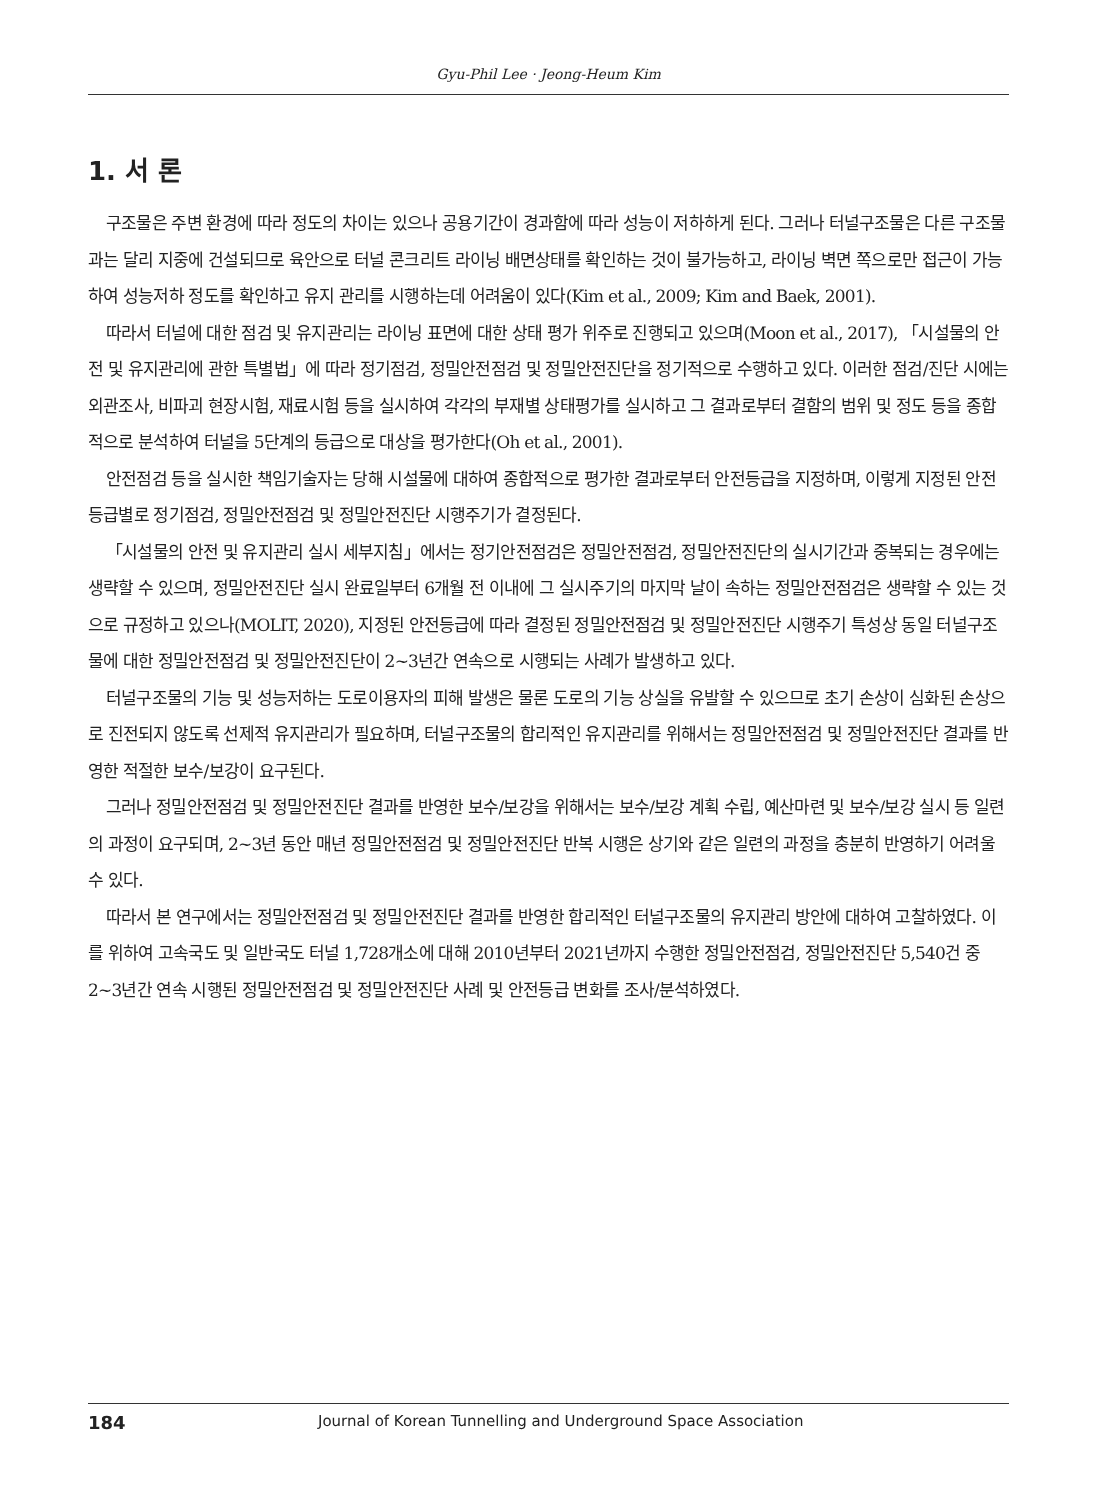Gyu-Phil Lee · Jeong-Heum Kim
1. 서 론
구조물은 주변 환경에 따라 정도의 차이는 있으나 공용기간이 경과함에 따라 성능이 저하하게 된다. 그러나 터널구조물은 다른 구조물과는 달리 지중에 건설되므로 육안으로 터널 콘크리트 라이닝 배면상태를 확인하는 것이 불가능하고, 라이닝 벽면 쪽으로만 접근이 가능하여 성능저하 정도를 확인하고 유지 관리를 시행하는데 어려움이 있다(Kim et al., 2009; Kim and Baek, 2001).
따라서 터널에 대한 점검 및 유지관리는 라이닝 표면에 대한 상태 평가 위주로 진행되고 있으며(Moon et al., 2017), 「시설물의 안전 및 유지관리에 관한 특별법」에 따라 정기점검, 정밀안전점검 및 정밀안전진단을 정기적으로 수행하고 있다. 이러한 점검/진단 시에는 외관조사, 비파괴 현장시험, 재료시험 등을 실시하여 각각의 부재별 상태평가를 실시하고 그 결과로부터 결함의 범위 및 정도 등을 종합적으로 분석하여 터널을 5단계의 등급으로 대상을 평가한다(Oh et al., 2001).
안전점검 등을 실시한 책임기술자는 당해 시설물에 대하여 종합적으로 평가한 결과로부터 안전등급을 지정하며, 이렇게 지정된 안전등급별로 정기점검, 정밀안전점검 및 정밀안전진단 시행주기가 결정된다.
「시설물의 안전 및 유지관리 실시 세부지침」에서는 정기안전점검은 정밀안전점검, 정밀안전진단의 실시기간과 중복되는 경우에는 생략할 수 있으며, 정밀안전진단 실시 완료일부터 6개월 전 이내에 그 실시주기의 마지막 날이 속하는 정밀안전점검은 생략할 수 있는 것으로 규정하고 있으나(MOLIT, 2020), 지정된 안전등급에 따라 결정된 정밀안전점검 및 정밀안전진단 시행주기 특성상 동일 터널구조물에 대한 정밀안전점검 및 정밀안전진단이 2~3년간 연속으로 시행되는 사례가 발생하고 있다.
터널구조물의 기능 및 성능저하는 도로이용자의 피해 발생은 물론 도로의 기능 상실을 유발할 수 있으므로 초기 손상이 심화된 손상으로 진전되지 않도록 선제적 유지관리가 필요하며, 터널구조물의 합리적인 유지관리를 위해서는 정밀안전점검 및 정밀안전진단 결과를 반영한 적절한 보수/보강이 요구된다.
그러나 정밀안전점검 및 정밀안전진단 결과를 반영한 보수/보강을 위해서는 보수/보강 계획 수립, 예산마련 및 보수/보강 실시 등 일련의 과정이 요구되며, 2~3년 동안 매년 정밀안전점검 및 정밀안전진단 반복 시행은 상기와 같은 일련의 과정을 충분히 반영하기 어려울 수 있다.
따라서 본 연구에서는 정밀안전점검 및 정밀안전진단 결과를 반영한 합리적인 터널구조물의 유지관리 방안에 대하여 고찰하였다. 이를 위하여 고속국도 및 일반국도 터널 1,728개소에 대해 2010년부터 2021년까지 수행한 정밀안전점검, 정밀안전진단 5,540건 중 2~3년간 연속 시행된 정밀안전점검 및 정밀안전진단 사례 및 안전등급 변화를 조사/분석하였다.
184 Journal of Korean Tunnelling and Underground Space Association